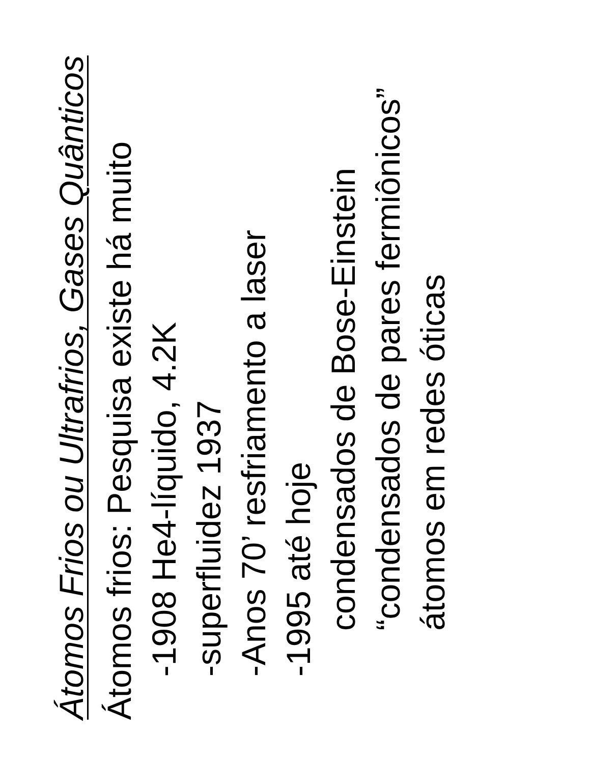Átomos Frios ou Ultrafrios, Gases Quânticos
Átomos frios: Pesquisa existe há muito
-1908 He4-líquido, 4.2K
-superfluidez 1937
-Anos 70’ resfriamento a laser
-1995 até hoje
condensados de Bose-Einstein
“condensados de pares fermiônicos”
átomos em redes óticas